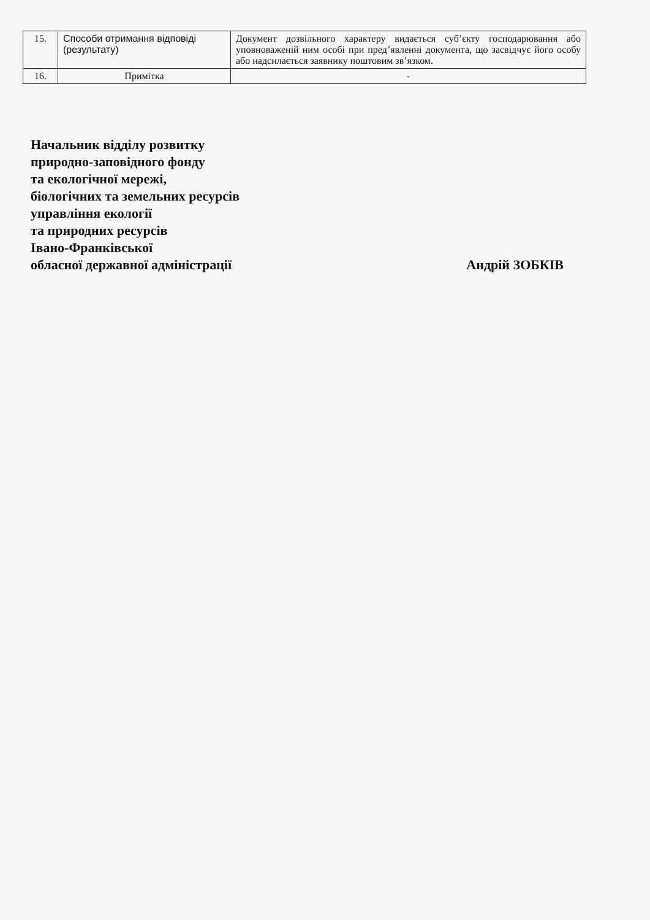| 15. | Способи отримання відповіді (результату) | Документ дозвільного характеру видається суб’єкту господарювання або уповноваженій ним особі при пред’явленні документа, що засвідчує його особу або надсилається заявнику поштовим зв’язком. |
| 16. | Примітка | - |
Начальник відділу розвитку
природно-заповідного фонду
та екологічної мережі,
біологічних та земельних ресурсів
управління екології
та природних ресурсів
Івано-Франківської
обласної державної адміністрації Андрій ЗОБКІВ